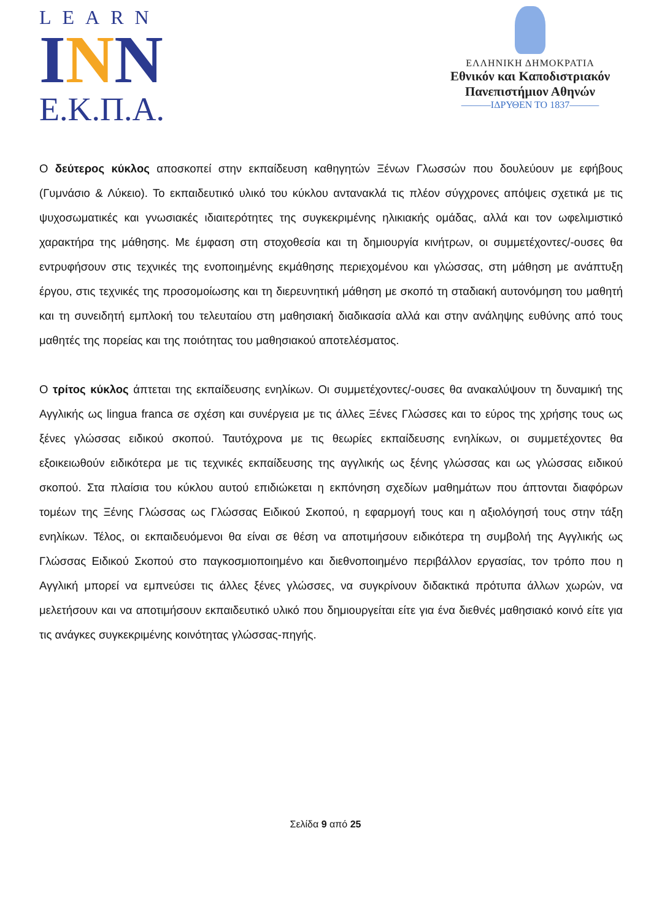LEARN
INN
Ε.Κ.Π.Α.
ΕΛΛΗΝΙΚΗ ΔΗΜΟΚΡΑΤΙΑ
Εθνικόν και Καποδιστριακόν
Πανεπιστήμιον Αθηνών
———ΙΔΡΥΘΕΝ ΤΟ 1837———
Ο δεύτερος κύκλος αποσκοπεί στην εκπαίδευση καθηγητών Ξένων Γλωσσών που δουλεύουν με εφήβους (Γυμνάσιο & Λύκειο). Το εκπαιδευτικό υλικό του κύκλου αντανακλά τις πλέον σύγχρονες απόψεις σχετικά με τις ψυχοσωματικές και γνωσιακές ιδιαιτερότητες της συγκεκριμένης ηλικιακής ομάδας, αλλά και τον ωφελιμιστικό χαρακτήρα της μάθησης. Με έμφαση στη στοχοθεσία και τη δημιουργία κινήτρων, οι συμμετέχοντες/-ουσες θα εντρυφήσουν στις τεχνικές της ενοποιημένης εκμάθησης περιεχομένου και γλώσσας, στη μάθηση με ανάπτυξη έργου, στις τεχνικές της προσομοίωσης και τη διερευνητική μάθηση με σκοπό τη σταδιακή αυτονόμηση του μαθητή και τη συνειδητή εμπλοκή του τελευταίου στη μαθησιακή διαδικασία αλλά και στην ανάληψης ευθύνης από τους μαθητές της πορείας και της ποιότητας του μαθησιακού αποτελέσματος.
Ο τρίτος κύκλος άπτεται της εκπαίδευσης ενηλίκων. Οι συμμετέχοντες/-ουσες θα ανακαλύψουν τη δυναμική της Αγγλικής ως lingua franca σε σχέση και συνέργεια με τις άλλες Ξένες Γλώσσες και το εύρος της χρήσης τους ως ξένες γλώσσας ειδικού σκοπού. Ταυτόχρονα με τις θεωρίες εκπαίδευσης ενηλίκων, οι συμμετέχοντες θα εξοικειωθούν ειδικότερα με τις τεχνικές εκπαίδευσης της αγγλικής ως ξένης γλώσσας και ως γλώσσας ειδικού σκοπού. Στα πλαίσια του κύκλου αυτού επιδιώκεται η εκπόνηση σχεδίων μαθημάτων που άπτονται διαφόρων τομέων της Ξένης Γλώσσας ως Γλώσσας Ειδικού Σκοπού, η εφαρμογή τους και η αξιολόγησή τους στην τάξη ενηλίκων. Τέλος, οι εκπαιδευόμενοι θα είναι σε θέση να αποτιμήσουν ειδικότερα τη συμβολή της Αγγλικής ως Γλώσσας Ειδικού Σκοπού στο παγκοσμιοποιημένο και διεθνοποιημένο περιβάλλον εργασίας, τον τρόπο που η Αγγλική μπορεί να εμπνεύσει τις άλλες ξένες γλώσσες, να συγκρίνουν διδακτικά πρότυπα άλλων χωρών, να μελετήσουν και να αποτιμήσουν εκπαιδευτικό υλικό που δημιουργείται είτε για ένα διεθνές μαθησιακό κοινό είτε για τις ανάγκες συγκεκριμένης κοινότητας γλώσσας-πηγής.
Σελίδα 9 από 25